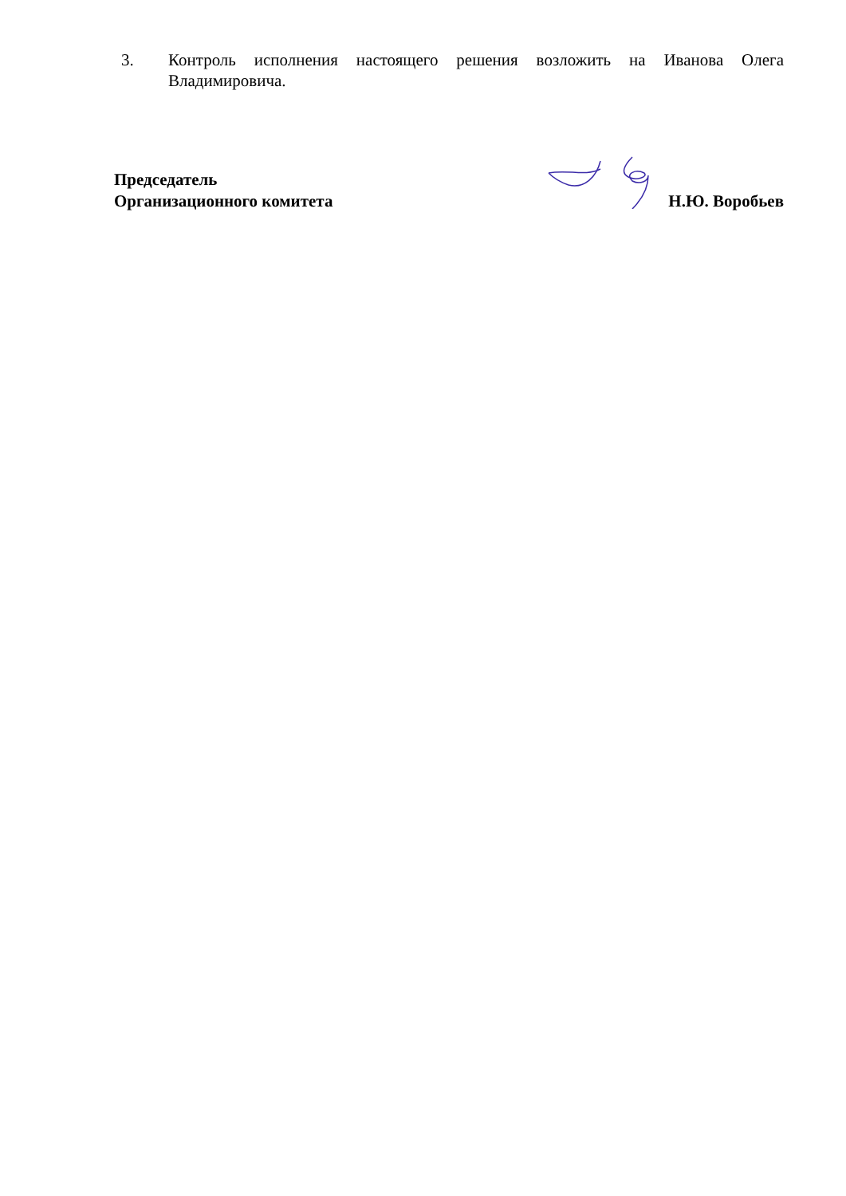3. Контроль исполнения настоящего решения возложить на Иванова Олега Владимировича.
Председатель
Организационного комитета
Н.Ю. Воробьев